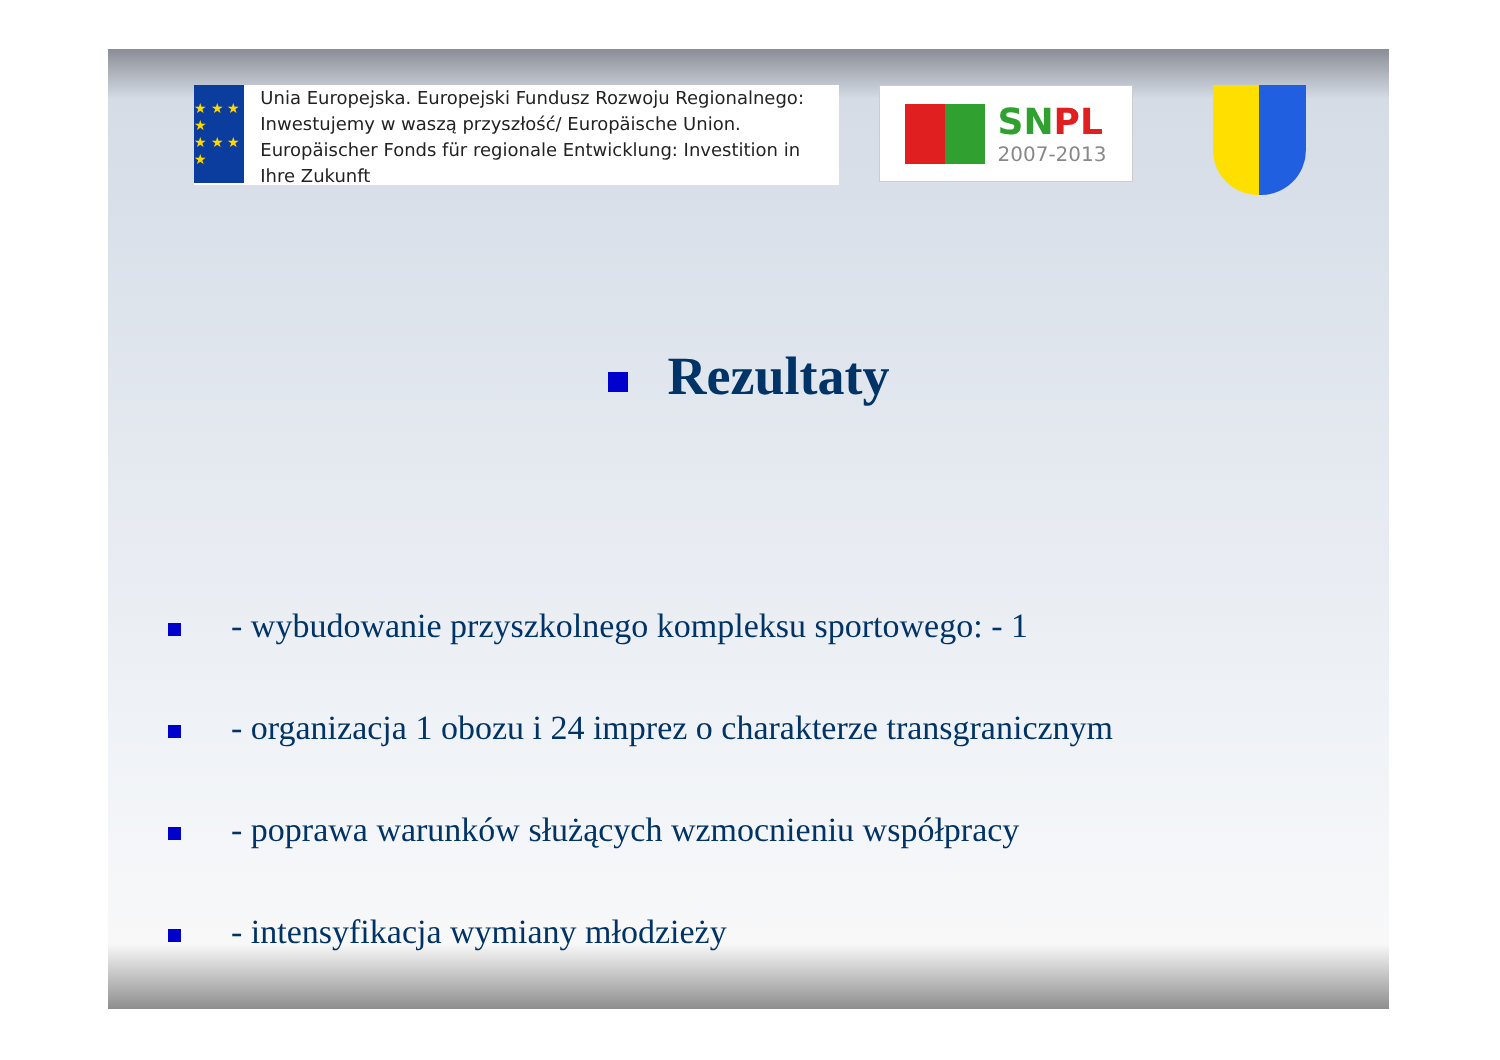★ ★ ★ ★
★ ★ ★ ★
Unia Europejska. Europejski Fundusz Rozwoju Regionalnego: Inwestujemy w waszą przyszłość/ Europäische Union. Europäischer Fonds für regionale Entwicklung: Investition in Ihre Zukunft
SN PL
2007-2013
Rezultaty
- wybudowanie przyszkolnego kompleksu sportowego: - 1
- organizacja 1 obozu i 24 imprez o charakterze transgranicznym
- poprawa warunków służących wzmocnieniu współpracy
- intensyfikacja wymiany młodzieży